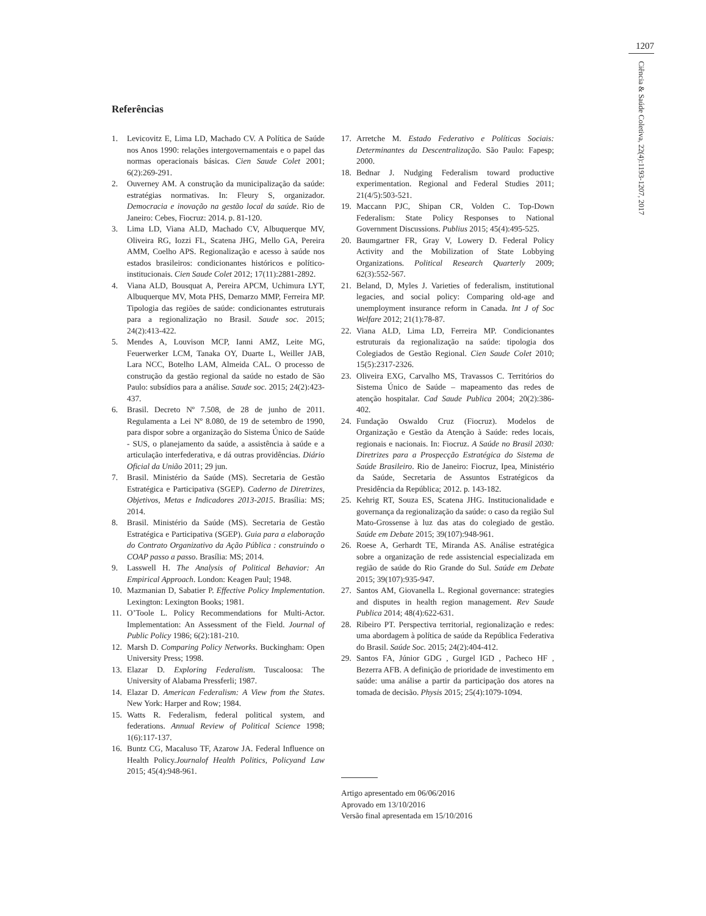1207
Ciência & Saúde Coletiva, 22(4):1193-1207, 2017
Referências
1. Levicovitz E, Lima LD, Machado CV. A Política de Saúde nos Anos 1990: relações intergovernamentais e o papel das normas operacionais básicas. Cien Saude Colet 2001; 6(2):269-291.
2. Ouverney AM. A construção da municipalização da saúde: estratégias normativas. In: Fleury S, organizador. Democracia e inovação na gestão local da saúde. Rio de Janeiro: Cebes, Fiocruz: 2014. p. 81-120.
3. Lima LD, Viana ALD, Machado CV, Albuquerque MV, Oliveira RG, Iozzi FL, Scatena JHG, Mello GA, Pereira AMM, Coelho APS. Regionalização e acesso à saúde nos estados brasileiros: condicionantes históricos e político-institucionais. Cien Saude Colet 2012; 17(11):2881-2892.
4. Viana ALD, Bousquat A, Pereira APCM, Uchimura LYT, Albuquerque MV, Mota PHS, Demarzo MMP, Ferreira MP. Tipologia das regiões de saúde: condicionantes estruturais para a regionalização no Brasil. Saude soc. 2015; 24(2):413-422.
5. Mendes A, Louvison MCP, Ianni AMZ, Leite MG, Feuerwerker LCM, Tanaka OY, Duarte L, Weiller JAB, Lara NCC, Botelho LAM, Almeida CAL. O processo de construção da gestão regional da saúde no estado de São Paulo: subsídios para a análise. Saude soc. 2015; 24(2):423-437.
6. Brasil. Decreto Nº 7.508, de 28 de junho de 2011. Regulamenta a Lei Nº 8.080, de 19 de setembro de 1990, para dispor sobre a organização do Sistema Único de Saúde - SUS, o planejamento da saúde, a assistência à saúde e a articulação interfederativa, e dá outras providências. Diário Oficial da União 2011; 29 jun.
7. Brasil. Ministério da Saúde (MS). Secretaria de Gestão Estratégica e Participativa (SGEP). Caderno de Diretrizes, Objetivos, Metas e Indicadores 2013-2015. Brasília: MS; 2014.
8. Brasil. Ministério da Saúde (MS). Secretaria de Gestão Estratégica e Participativa (SGEP). Guia para a elaboração do Contrato Organizativo da Ação Pública : construindo o COAP passo a passo. Brasília: MS; 2014.
9. Lasswell H. The Analysis of Political Behavior: An Empirical Approach. London: Keagen Paul; 1948.
10. Mazmanian D, Sabatier P. Effective Policy Implementation. Lexington: Lexington Books; 1981.
11. O’Toole L. Policy Recommendations for Multi-Actor. Implementation: An Assessment of the Field. Journal of Public Policy 1986; 6(2):181-210.
12. Marsh D. Comparing Policy Networks. Buckingham: Open University Press; 1998.
13. Elazar D. Exploring Federalism. Tuscaloosa: The University of Alabama Pressferli; 1987.
14. Elazar D. American Federalism: A View from the States. New York: Harper and Row; 1984.
15. Watts R. Federalism, federal political system, and federations. Annual Review of Political Science 1998; 1(6):117-137.
16. Buntz CG, Macaluso TF, Azarow JA. Federal Influence on Health Policy.Journalof Health Politics, Policyand Law 2015; 45(4):948-961.
17. Arretche M. Estado Federativo e Políticas Sociais: Determinantes da Descentralização. São Paulo: Fapesp; 2000.
18. Bednar J. Nudging Federalism toward productive experimentation. Regional and Federal Studies 2011; 21(4/5):503-521.
19. Maccann PJC, Shipan CR, Volden C. Top-Down Federalism: State Policy Responses to National Government Discussions. Publius 2015; 45(4):495-525.
20. Baumgartner FR, Gray V, Lowery D. Federal Policy Activity and the Mobilization of State Lobbying Organizations. Political Research Quarterly 2009; 62(3):552-567.
21. Beland, D, Myles J. Varieties of federalism, institutional legacies, and social policy: Comparing old-age and unemployment insurance reform in Canada. Int J of Soc Welfare 2012; 21(1):78-87.
22. Viana ALD, Lima LD, Ferreira MP. Condicionantes estruturais da regionalização na saúde: tipologia dos Colegiados de Gestão Regional. Cien Saude Colet 2010; 15(5):2317-2326.
23. Oliveira EXG, Carvalho MS, Travassos C. Territórios do Sistema Único de Saúde – mapeamento das redes de atenção hospitalar. Cad Saude Publica 2004; 20(2):386-402.
24. Fundação Oswaldo Cruz (Fiocruz). Modelos de Organização e Gestão da Atenção à Saúde: redes locais, regionais e nacionais. In: Fiocruz. A Saúde no Brasil 2030: Diretrizes para a Prospecção Estratégica do Sistema de Saúde Brasileiro. Rio de Janeiro: Fiocruz, Ipea, Ministério da Saúde, Secretaria de Assuntos Estratégicos da Presidência da República; 2012. p. 143-182.
25. Kehrig RT, Souza ES, Scatena JHG. Institucionalidade e governança da regionalização da saúde: o caso da região Sul Mato-Grossense à luz das atas do colegiado de gestão. Saúde em Debate 2015; 39(107):948-961.
26. Roese A, Gerhardt TE, Miranda AS. Análise estratégica sobre a organização de rede assistencial especializada em região de saúde do Rio Grande do Sul. Saúde em Debate 2015; 39(107):935-947.
27. Santos AM, Giovanella L. Regional governance: strategies and disputes in health region management. Rev Saude Publica 2014; 48(4):622-631.
28. Ribeiro PT. Perspectiva territorial, regionalização e redes: uma abordagem à política de saúde da República Federativa do Brasil. Saúde Soc. 2015; 24(2):404-412.
29. Santos FA, Júnior GDG , Gurgel IGD , Pacheco HF , Bezerra AFB. A definição de prioridade de investimento em saúde: uma análise a partir da participação dos atores na tomada de decisão. Physis 2015; 25(4):1079-1094.
Artigo apresentado em 06/06/2016
Aprovado em 13/10/2016
Versão final apresentada em 15/10/2016